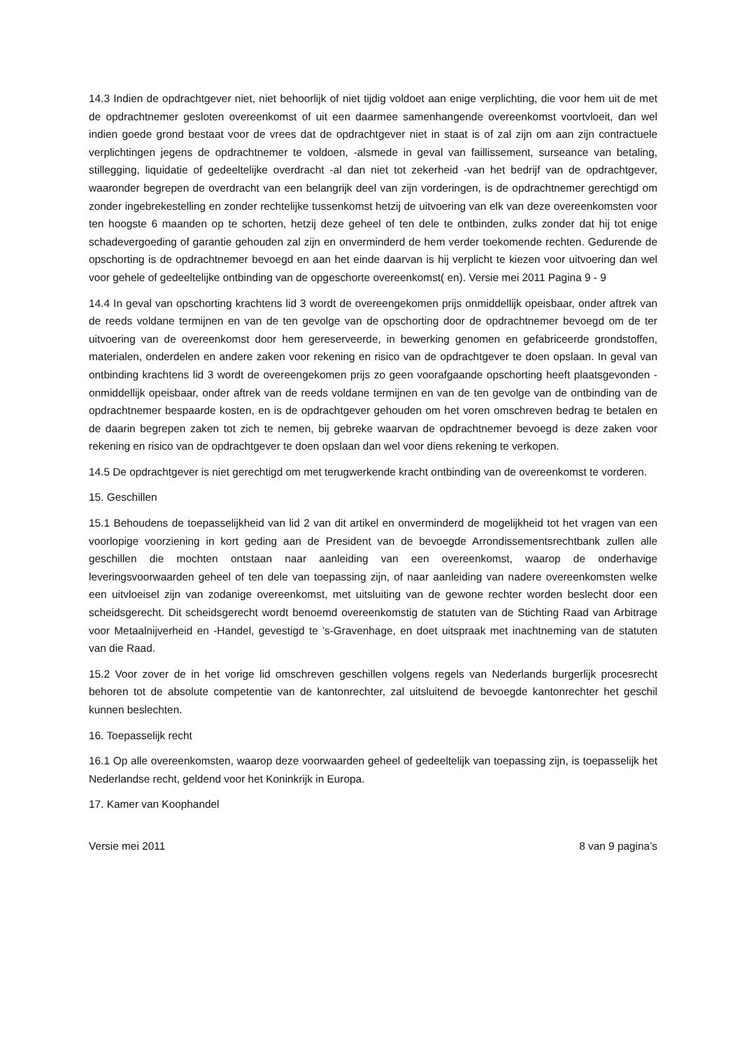14.3 Indien de opdrachtgever niet, niet behoorlijk of niet tijdig voldoet aan enige verplichting, die voor hem uit de met de opdrachtnemer gesloten overeenkomst of uit een daarmee samenhangende overeenkomst voortvloeit, dan wel indien goede grond bestaat voor de vrees dat de opdrachtgever niet in staat is of zal zijn om aan zijn contractuele verplichtingen jegens de opdrachtnemer te voldoen, -alsmede in geval van faillissement, surseance van betaling, stillegging, liquidatie of gedeeltelijke overdracht -al dan niet tot zekerheid -van het bedrijf van de opdrachtgever, waaronder begrepen de overdracht van een belangrijk deel van zijn vorderingen, is de opdrachtnemer gerechtigd om zonder ingebrekestelling en zonder rechtelijke tussenkomst hetzij de uitvoering van elk van deze overeenkomsten voor ten hoogste 6 maanden op te schorten, hetzij deze geheel of ten dele te ontbinden, zulks zonder dat hij tot enige schadevergoeding of garantie gehouden zal zijn en onverminderd de hem verder toekomende rechten. Gedurende de opschorting is de opdrachtnemer bevoegd en aan het einde daarvan is hij verplicht te kiezen voor uitvoering dan wel voor gehele of gedeeltelijke ontbinding van de opgeschorte overeenkomst( en). Versie mei 2011 Pagina 9 - 9
14.4 In geval van opschorting krachtens lid 3 wordt de overeengekomen prijs onmiddellijk opeisbaar, onder aftrek van de reeds voldane termijnen en van de ten gevolge van de opschorting door de opdrachtnemer bevoegd om de ter uitvoering van de overeenkomst door hem gereserveerde, in bewerking genomen en gefabriceerde grondstoffen, materialen, onderdelen en andere zaken voor rekening en risico van de opdrachtgever te doen opslaan. In geval van ontbinding krachtens lid 3 wordt de overeengekomen prijs zo geen voorafgaande opschorting heeft plaatsgevonden - onmiddellijk opeisbaar, onder aftrek van de reeds voldane termijnen en van de ten gevolge van de ontbinding van de opdrachtnemer bespaarde kosten, en is de opdrachtgever gehouden om het voren omschreven bedrag te betalen en de daarin begrepen zaken tot zich te nemen, bij gebreke waarvan de opdrachtnemer bevoegd is deze zaken voor rekening en risico van de opdrachtgever te doen opslaan dan wel voor diens rekening te verkopen.
14.5 De opdrachtgever is niet gerechtigd om met terugwerkende kracht ontbinding van de overeenkomst te vorderen.
15. Geschillen
15.1 Behoudens de toepasselijkheid van lid 2 van dit artikel en onverminderd de mogelijkheid tot het vragen van een voorlopige voorziening in kort geding aan de President van de bevoegde Arrondissementsrechtbank zullen alle geschillen die mochten ontstaan naar aanleiding van een overeenkomst, waarop de onderhavige leveringsvoorwaarden geheel of ten dele van toepassing zijn, of naar aanleiding van nadere overeenkomsten welke een uitvloeisel zijn van zodanige overeenkomst, met uitsluiting van de gewone rechter worden beslecht door een scheidsgerecht. Dit scheidsgerecht wordt benoemd overeenkomstig de statuten van de Stichting Raad van Arbitrage voor Metaalnijverheid en -Handel, gevestigd te 's-Gravenhage, en doet uitspraak met inachtneming van de statuten van die Raad.
15.2 Voor zover de in het vorige lid omschreven geschillen volgens regels van Nederlands burgerlijk procesrecht behoren tot de absolute competentie van de kantonrechter, zal uitsluitend de bevoegde kantonrechter het geschil kunnen beslechten.
16. Toepasselijk recht
16.1 Op alle overeenkomsten, waarop deze voorwaarden geheel of gedeeltelijk van toepassing zijn, is toepasselijk het Nederlandse recht, geldend voor het Koninkrijk in Europa.
17. Kamer van Koophandel
Versie mei 2011 8 van 9 pagina’s